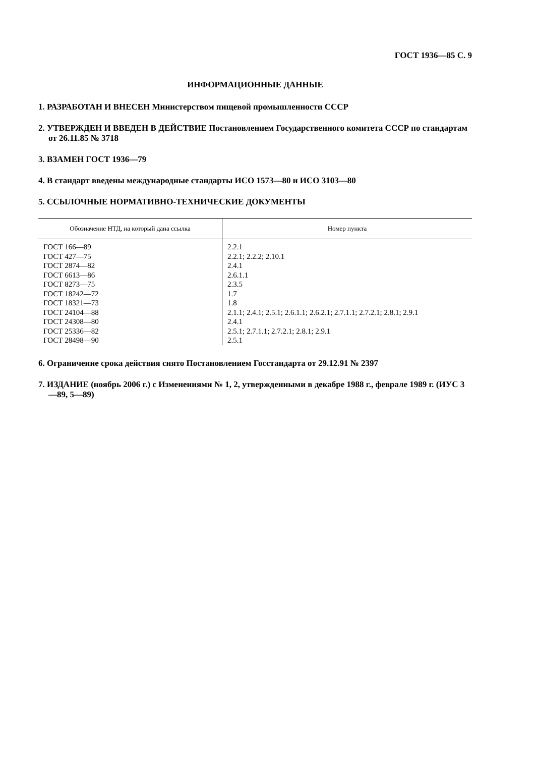ГОСТ 1936—85 С. 9
ИНФОРМАЦИОННЫЕ ДАННЫЕ
1. РАЗРАБОТАН И ВНЕСЕН Министерством пищевой промышленности СССР
2. УТВЕРЖДЕН И ВВЕДЕН В ДЕЙСТВИЕ Постановлением Государственного комитета СССР по стандартам от 26.11.85 № 3718
3. ВЗАМЕН ГОСТ 1936—79
4. В стандарт введены международные стандарты ИСО 1573—80 и ИСО 3103—80
5. ССЫЛОЧНЫЕ НОРМАТИВНО-ТЕХНИЧЕСКИЕ ДОКУМЕНТЫ
| Обозначение НТД, на который дана ссылка | Номер пункта |
| --- | --- |
| ГОСТ 166—89 | 2.2.1 |
| ГОСТ 427—75 | 2.2.1; 2.2.2; 2.10.1 |
| ГОСТ 2874—82 | 2.4.1 |
| ГОСТ 6613—86 | 2.6.1.1 |
| ГОСТ 8273—75 | 2.3.5 |
| ГОСТ 18242—72 | 1.7 |
| ГОСТ 18321—73 | 1.8 |
| ГОСТ 24104—88 | 2.1.1; 2.4.1; 2.5.1; 2.6.1.1; 2.6.2.1; 2.7.1.1; 2.7.2.1; 2.8.1; 2.9.1 |
| ГОСТ 24308—80 | 2.4.1 |
| ГОСТ 25336—82 | 2.5.1; 2.7.1.1; 2.7.2.1; 2.8.1; 2.9.1 |
| ГОСТ 28498—90 | 2.5.1 |
6. Ограничение срока действия снято Постановлением Госстандарта от 29.12.91 № 2397
7. ИЗДАНИЕ (ноябрь 2006 г.) с Изменениями № 1, 2, утвержденными в декабре 1988 г., феврале 1989 г. (ИУС 3—89, 5—89)